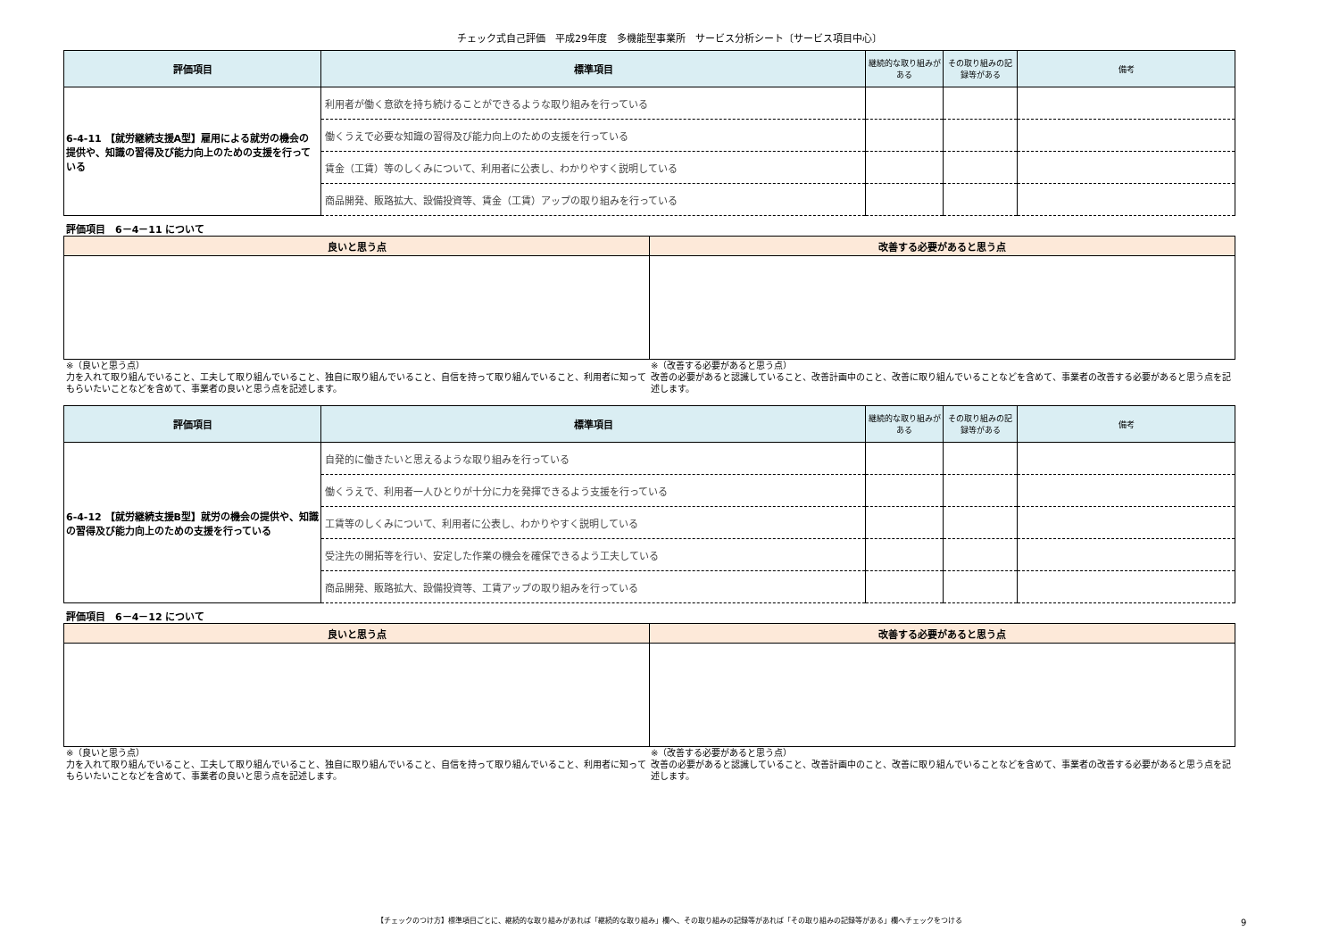チェック式自己評価　平成29年度　多機能型事業所　サービス分析シート〔サービス項目中心〕
| 評価項目 | 標準項目 | 継続的な取り組みがある | その取り組みの記録等がある | 備考 |
| --- | --- | --- | --- | --- |
| 6-4-11 【就労継続支援A型】雇用による就労の機会の提供や、知識の習得及び能力向上のための支援を行っている | 利用者が働く意欲を持ち続けることができるような取り組みを行っている | | | |
| | 働くうえで必要な知識の習得及び能力向上のための支援を行っている | | | |
| | 賃金（工賃）等のしくみについて、利用者に公表し、わかりやすく説明している | | | |
| | 商品開発、販路拡大、設備投資等、賃金（工賃）アップの取り組みを行っている | | | |
評価項目　6－4－11 について
| 良いと思う点 | 改善する必要があると思う点 |
| --- | --- |
※（良いと思う点）
力を入れて取り組んでいること、工夫して取り組んでいること、独自に取り組んでいること、自信を持って取り組んでいること、利用者に知ってもらいたいことなどを含めて、事業者の良いと思う点を記述します。
※（改善する必要があると思う点）
改善の必要があると認識していること、改善計画中のこと、改善に取り組んでいることなどを含めて、事業者の改善する必要があると思う点を記述します。
| 評価項目 | 標準項目 | 継続的な取り組みがある | その取り組みの記録等がある | 備考 |
| --- | --- | --- | --- | --- |
| 6-4-12 【就労継続支援B型】就労の機会の提供や、知識の習得及び能力向上のための支援を行っている | 自発的に働きたいと思えるような取り組みを行っている | | | |
| | 働くうえで、利用者一人ひとりが十分に力を発揮できるよう支援を行っている | | | |
| | 工賃等のしくみについて、利用者に公表し、わかりやすく説明している | | | |
| | 受注先の開拓等を行い、安定した作業の機会を確保できるよう工夫している | | | |
| | 商品開発、販路拡大、設備投資等、工賃アップの取り組みを行っている | | | |
評価項目　6－4－12 について
| 良いと思う点 | 改善する必要があると思う点 |
| --- | --- |
※（良いと思う点）
力を入れて取り組んでいること、工夫して取り組んでいること、独自に取り組んでいること、自信を持って取り組んでいること、利用者に知ってもらいたいことなどを含めて、事業者の良いと思う点を記述します。
※（改善する必要があると思う点）
改善の必要があると認識していること、改善計画中のこと、改善に取り組んでいることなどを含めて、事業者の改善する必要があると思う点を記述します。
【チェックのつけ方】標準項目ごとに、継続的な取り組みがあれば「継続的な取り組み」欄へ、その取り組みの記録等があれば「その取り組みの記録等がある」欄へチェックをつける 9